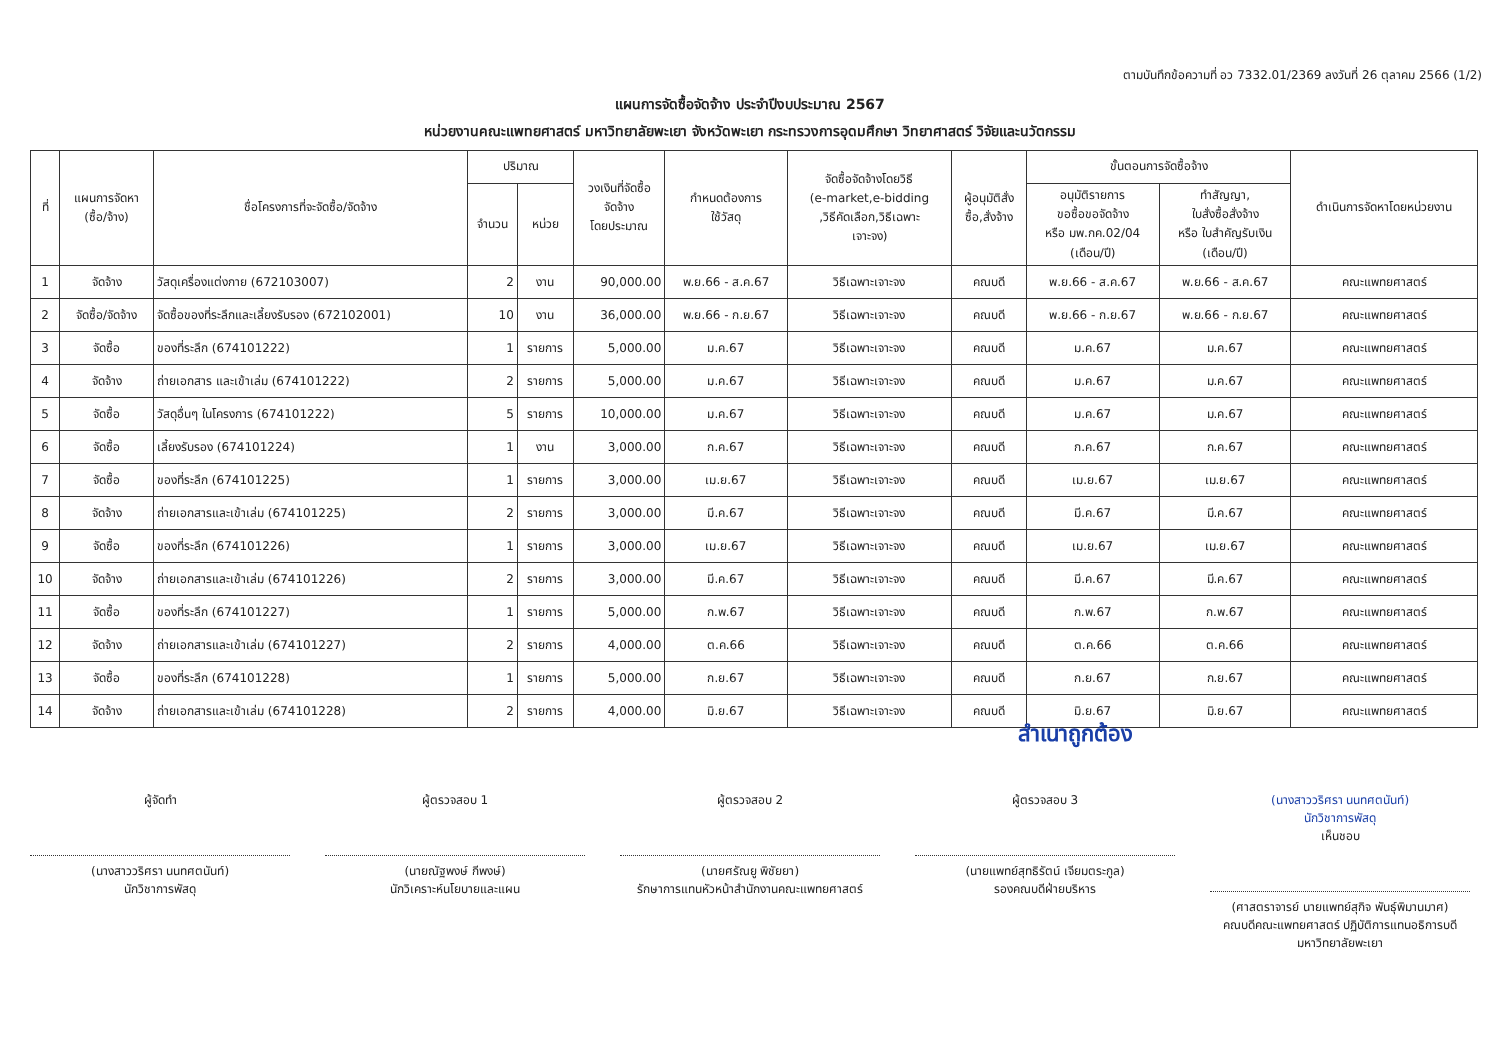ตามบันทึกข้อความที่ อว 7332.01/2369 ลงวันที่ 26 ตุลาคม 2566 (1/2)
แผนการจัดซื้อจัดจ้าง ประจำปีงบประมาณ 2567
หน่วยงานคณะแพทยศาสตร์ มหาวิทยาลัยพะเยา จังหวัดพะเยา กระทรวงการอุดมศึกษา วิทยาศาสตร์ วิจัยและนวัตกรรม
| ที่ | แผนการจัดหา (ซื้อ/จ้าง) | ชื่อโครงการที่จะจัดซื้อ/จัดจ้าง | ปริมาณ | | วงเงินที่จัดซื้อ จัดจ้าง โดยประมาณ | กำหนดต้องการ ใช้วัสดุ | จัดซื้อจัดจ้างโดยวิธี (e-market,e-bidding ,วิธีคัดเลือก,วิธีเฉพาะ เจาะจง) | ผู้อนุมัติสั่ง ซื้อ,สั่งจ้าง | ขั้นตอนการจัดซื้อจ้าง | | ดำเนินการจัดหาโดยหน่วยงาน |
| --- | --- | --- | --- | --- | --- | --- | --- | --- | --- | --- | --- |
| | | | จำนวน | หน่วย | | | | | อนุมัติรายการ ขอซื้อขอจัดจ้าง หรือ มพ.กค.02/04 (เดือน/ปี) | ทำสัญญา, ใบสั่งซื้อสั่งจ้าง หรือ ใบสำคัญรับเงิน (เดือน/ปี) | |
| 1 | จัดจ้าง | วัสดุเครื่องแต่งกาย (672103007) | 2 | งาน | 90,000.00 | พ.ย.66 - ส.ค.67 | วิธีเฉพาะเจาะจง | คณบดี | พ.ย.66 - ส.ค.67 | พ.ย.66 - ส.ค.67 | คณะแพทยศาสตร์ |
| 2 | จัดซื้อ/จัดจ้าง | จัดซื้อของที่ระลึกและเลี้ยงรับรอง (672102001) | 10 | งาน | 36,000.00 | พ.ย.66 - ก.ย.67 | วิธีเฉพาะเจาะจง | คณบดี | พ.ย.66 - ก.ย.67 | พ.ย.66 - ก.ย.67 | คณะแพทยศาสตร์ |
| 3 | จัดซื้อ | ของที่ระลึก (674101222) | 1 | รายการ | 5,000.00 | ม.ค.67 | วิธีเฉพาะเจาะจง | คณบดี | ม.ค.67 | ม.ค.67 | คณะแพทยศาสตร์ |
| 4 | จัดจ้าง | ถ่ายเอกสาร และเข้าเล่ม (674101222) | 2 | รายการ | 5,000.00 | ม.ค.67 | วิธีเฉพาะเจาะจง | คณบดี | ม.ค.67 | ม.ค.67 | คณะแพทยศาสตร์ |
| 5 | จัดซื้อ | วัสดุอื่นๆ ในโครงการ (674101222) | 5 | รายการ | 10,000.00 | ม.ค.67 | วิธีเฉพาะเจาะจง | คณบดี | ม.ค.67 | ม.ค.67 | คณะแพทยศาสตร์ |
| 6 | จัดซื้อ | เลี้ยงรับรอง (674101224) | 1 | งาน | 3,000.00 | ก.ค.67 | วิธีเฉพาะเจาะจง | คณบดี | ก.ค.67 | ก.ค.67 | คณะแพทยศาสตร์ |
| 7 | จัดซื้อ | ของที่ระลึก (674101225) | 1 | รายการ | 3,000.00 | เม.ย.67 | วิธีเฉพาะเจาะจง | คณบดี | เม.ย.67 | เม.ย.67 | คณะแพทยศาสตร์ |
| 8 | จัดจ้าง | ถ่ายเอกสารและเข้าเล่ม (674101225) | 2 | รายการ | 3,000.00 | มี.ค.67 | วิธีเฉพาะเจาะจง | คณบดี | มี.ค.67 | มี.ค.67 | คณะแพทยศาสตร์ |
| 9 | จัดซื้อ | ของที่ระลึก (674101226) | 1 | รายการ | 3,000.00 | เม.ย.67 | วิธีเฉพาะเจาะจง | คณบดี | เม.ย.67 | เม.ย.67 | คณะแพทยศาสตร์ |
| 10 | จัดจ้าง | ถ่ายเอกสารและเข้าเล่ม (674101226) | 2 | รายการ | 3,000.00 | มี.ค.67 | วิธีเฉพาะเจาะจง | คณบดี | มี.ค.67 | มี.ค.67 | คณะแพทยศาสตร์ |
| 11 | จัดซื้อ | ของที่ระลึก (674101227) | 1 | รายการ | 5,000.00 | ก.พ.67 | วิธีเฉพาะเจาะจง | คณบดี | ก.พ.67 | ก.พ.67 | คณะแพทยศาสตร์ |
| 12 | จัดจ้าง | ถ่ายเอกสารและเข้าเล่ม (674101227) | 2 | รายการ | 4,000.00 | ต.ค.66 | วิธีเฉพาะเจาะจง | คณบดี | ต.ค.66 | ต.ค.66 | คณะแพทยศาสตร์ |
| 13 | จัดซื้อ | ของที่ระลึก (674101228) | 1 | รายการ | 5,000.00 | ก.ย.67 | วิธีเฉพาะเจาะจง | คณบดี | ก.ย.67 | ก.ย.67 | คณะแพทยศาสตร์ |
| 14 | จัดจ้าง | ถ่ายเอกสารและเข้าเล่ม (674101228) | 2 | รายการ | 4,000.00 | มิ.ย.67 | วิธีเฉพาะเจาะจง | คณบดี | มิ.ย.67 | มิ.ย.67 | คณะแพทยศาสตร์ |
สำเนาถูกต้อง
ผู้จัดทำ
(นางสาววริศรา นนทศตนันท์)
นักวิชาการพัสดุ
ผู้ตรวจสอบ 1
(นายณัฐพงษ์ กีพงษ์)
นักวิเคราะห์นโยบายและแผน
ผู้ตรวจสอบ 2
(นายศรัณยู พิชัยยา)
รักษาการแทนหัวหน้าสำนักงานคณะแพทยศาสตร์
ผู้ตรวจสอบ 3
(นายแพทย์สุทธิรัตน์ เจียมตระกูล)
รองคณบดีฝ่ายบริหาร
(นางสาววริศรา นนทศตนันท์)
นักวิชาการพัสดุ
เห็นชอบ
(ศาสตราจารย์ นายแพทย์สุกิจ พันธุ์พิมานมาศ)
คณบดีคณะแพทยศาสตร์ ปฏิบัติการแทนอธิการบดี
มหาวิทยาลัยพะเยา